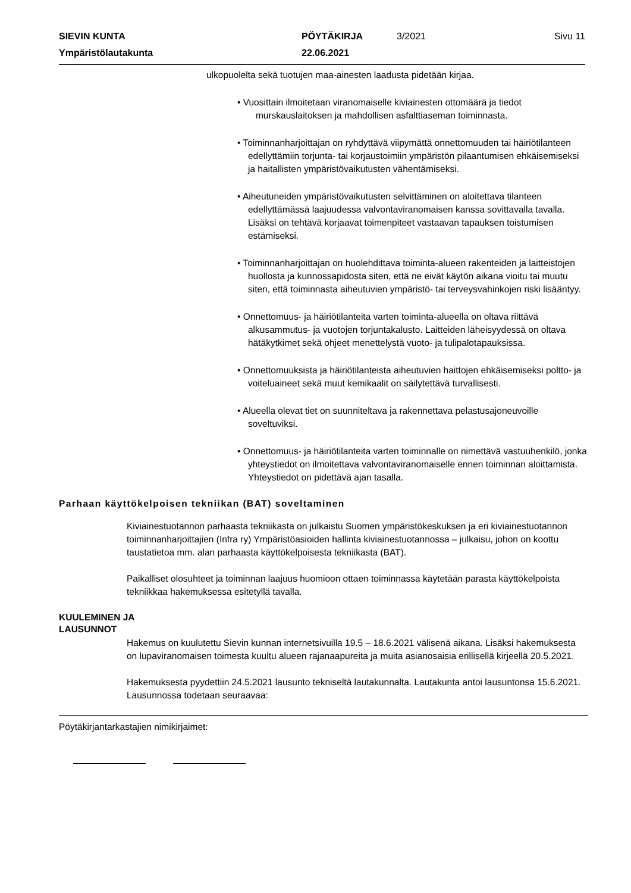SIEVIN KUNTA
PÖYTÄKIRJA
3/2021
Sivu 11
Ympäristölautakunta
22.06.2021
ulkopuolelta sekä tuotujen maa-ainesten laadusta pidetään kirjaa.
• Vuosittain ilmoitetaan viranomaiselle kiviainesten ottomäärä ja tiedot
murskauslaitoksen ja mahdollisen asfalttiaseman toiminnasta.
• Toiminnanharjoittajan on ryhdyttävä viipymättä onnettomuuden tai häiriötilanteen edellyttämiin torjunta- tai korjaustoimiin ympäristön pilaantumisen ehkäisemiseksi ja haitallisten ympäristövaikutusten vähentämiseksi.
• Aiheutuneiden ympäristövaikutusten selvittäminen on aloitettava tilanteen edellyttämässä laajuudessa valvontaviranomaisen kanssa sovittavalla tavalla. Lisäksi on tehtävä korjaavat toimenpiteet vastaavan tapauksen toistumisen estämiseksi.
• Toiminnanharjoittajan on huolehdittava toiminta-alueen rakenteiden ja laitteistojen huollosta ja kunnossapidosta siten, että ne eivät käytön aikana vioitu tai muutu siten, että toiminnasta aiheutuvien ympäristö- tai terveysvahinkojen riski lisääntyy.
• Onnettomuus- ja häiriötilanteita varten toiminta-alueella on oltava riittävä alkusammutus- ja vuotojen torjuntakalusto. Laitteiden läheisyydessä on oltava hätäkytkimet sekä ohjeet menettelystä vuoto- ja tulipalotapauksissa.
• Onnettomuuksista ja häiriötilanteista aiheutuvien haittojen ehkäisemiseksi poltto- ja voiteluaineet sekä muut kemikaalit on säilytettävä turvallisesti.
• Alueella olevat tiet on suunniteltava ja rakennettava pelastusajoneuvoille soveltuviksi.
• Onnettomuus- ja häiriötilanteita varten toiminnalle on nimettävä vastuuhenkilö, jonka yhteystiedot on ilmoitettava valvontaviranomaiselle ennen toiminnan aloittamista. Yhteystiedot on pidettävä ajan tasalla.
Parhaan käyttökelpoisen tekniikan (BAT) soveltaminen
Kiviainestuotannon parhaasta tekniikasta on julkaistu Suomen ympäristökeskuksen ja eri kiviainestuotannon toiminnanharjoittajien (Infra ry) Ympäristöasioiden hallinta kiviainestuotannossa – julkaisu, johon on koottu taustatietoa mm. alan parhaasta käyttökelpoisesta tekniikasta (BAT).
Paikalliset olosuhteet ja toiminnan laajuus huomioon ottaen toiminnassa käytetään parasta käyttökelpoista tekniikkaa hakemuksessa esitetyllä tavalla.
KUULEMINEN JA
LAUSUNNOT
Hakemus on kuulutettu Sievin kunnan internetsivuilla 19.5 – 18.6.2021 välisenä aikana. Lisäksi hakemuksesta on lupaviranomaisen toimesta kuultu alueen rajanaapureita ja muita asianosaisia erillisellä kirjeellä 20.5.2021.
Hakemuksesta pyydettiin 24.5.2021 lausunto tekniseltä lautakunnalta. Lautakunta antoi lausuntonsa 15.6.2021. Lausunnossa todetaan seuraavaa:
Pöytäkirjantarkastajien nimikirjaimet: